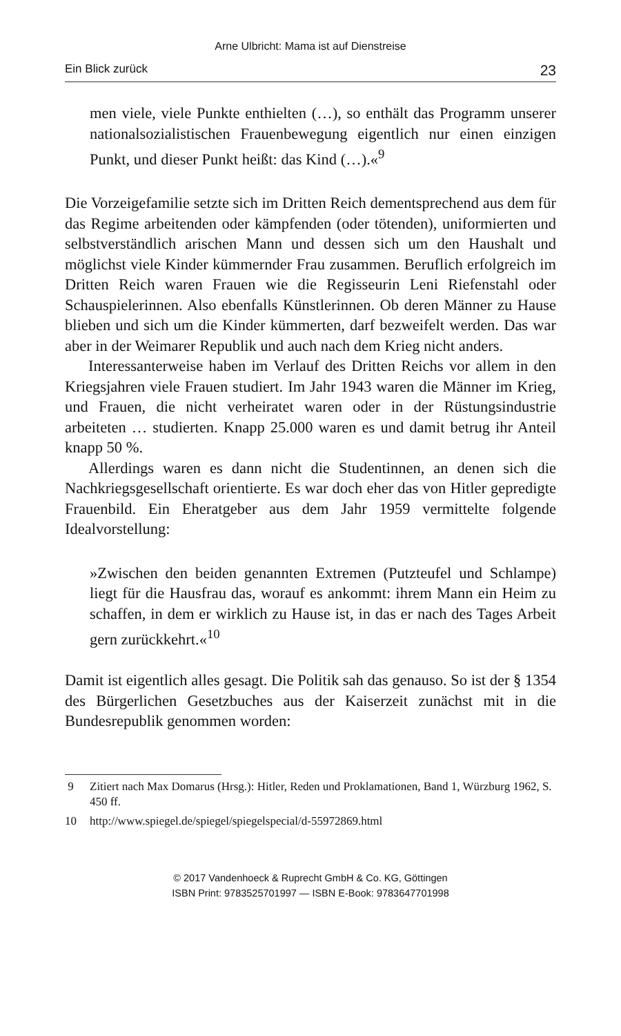Arne Ulbricht: Mama ist auf Dienstreise
Ein Blick zurück 23
men viele, viele Punkte enthielten (…), so enthält das Programm unserer nationalsozialistischen Frauenbewegung eigentlich nur einen einzigen Punkt, und dieser Punkt heißt: das Kind (…).«<sup>9</sup>
Die Vorzeigefamilie setzte sich im Dritten Reich dementsprechend aus dem für das Regime arbeitenden oder kämpfenden (oder tötenden), uniformierten und selbstverständlich arischen Mann und dessen sich um den Haushalt und möglichst viele Kinder kümmernder Frau zusammen. Beruflich erfolgreich im Dritten Reich waren Frauen wie die Regisseurin Leni Riefenstahl oder Schauspielerinnen. Also ebenfalls Künstlerinnen. Ob deren Männer zu Hause blieben und sich um die Kinder kümmerten, darf bezweifelt werden. Das war aber in der Weimarer Republik und auch nach dem Krieg nicht anders.
Interessanterweise haben im Verlauf des Dritten Reichs vor allem in den Kriegsjahren viele Frauen studiert. Im Jahr 1943 waren die Männer im Krieg, und Frauen, die nicht verheiratet waren oder in der Rüstungsindustrie arbeiteten … studierten. Knapp 25.000 waren es und damit betrug ihr Anteil knapp 50 %.
Allerdings waren es dann nicht die Studentinnen, an denen sich die Nachkriegsgesellschaft orientierte. Es war doch eher das von Hitler gepredigte Frauenbild. Ein Eheratgeber aus dem Jahr 1959 vermittelte folgende Idealvorstellung:
»Zwischen den beiden genannten Extremen (Putzteufel und Schlampe) liegt für die Hausfrau das, worauf es ankommt: ihrem Mann ein Heim zu schaffen, in dem er wirklich zu Hause ist, in das er nach des Tages Arbeit gern zurückkehrt.«<sup>10</sup>
Damit ist eigentlich alles gesagt. Die Politik sah das genauso. So ist der § 1354 des Bürgerlichen Gesetzbuches aus der Kaiserzeit zunächst mit in die Bundesrepublik genommen worden:
9 Zitiert nach Max Domarus (Hrsg.): Hitler, Reden und Proklamationen, Band 1, Würzburg 1962, S. 450 ff.
10 http://www.spiegel.de/spiegel/spiegelspecial/d-55972869.html
© 2017 Vandenhoeck & Ruprecht GmbH & Co. KG, Göttingen
ISBN Print: 9783525701997 — ISBN E-Book: 9783647701998